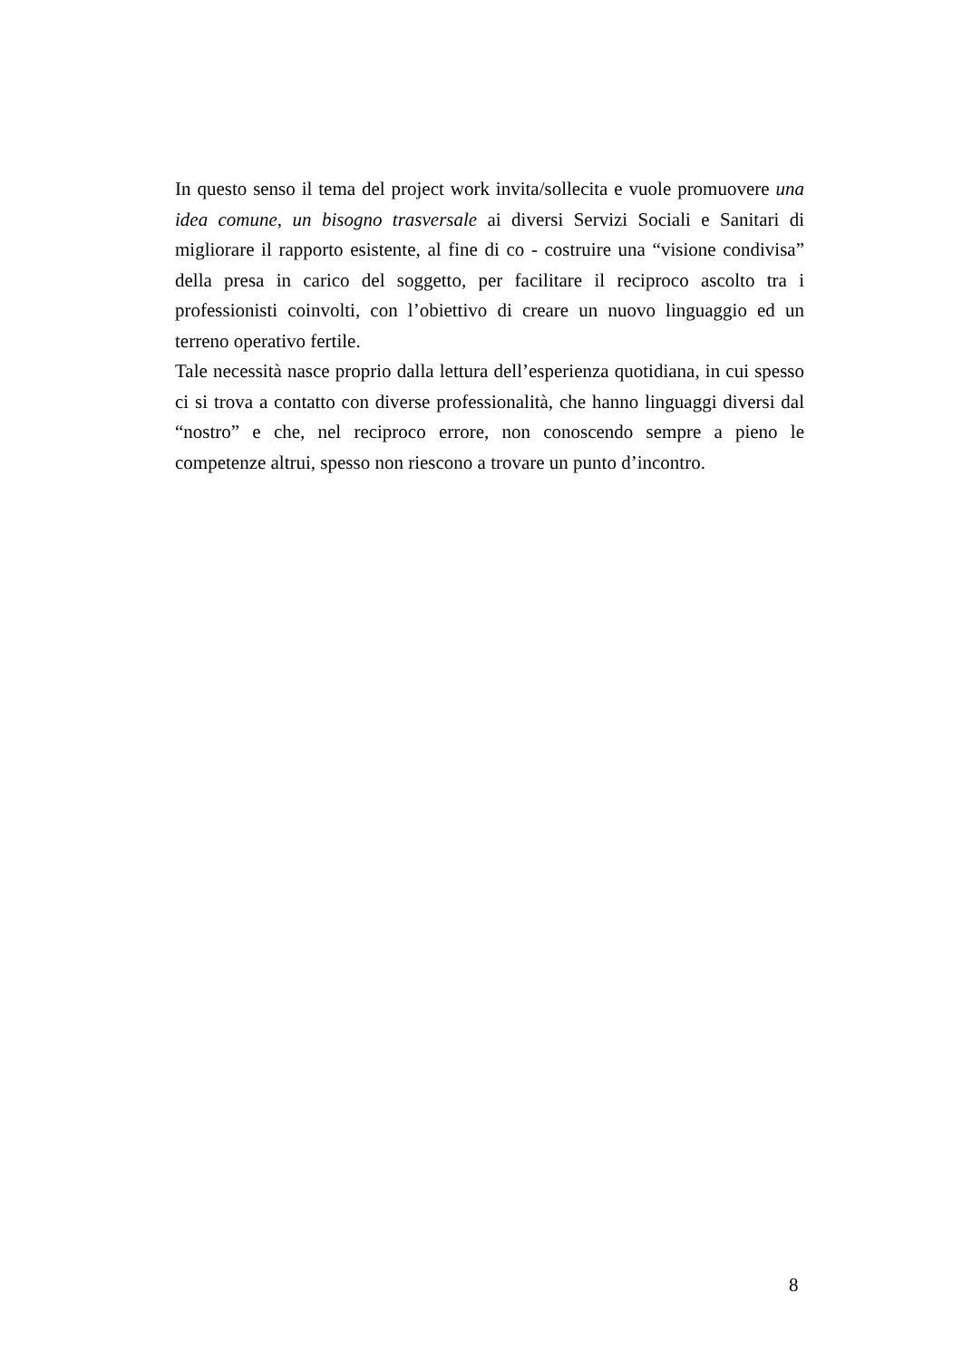In questo senso il tema del project work invita/sollecita e vuole promuovere una idea comune, un bisogno trasversale ai diversi Servizi Sociali e Sanitari di migliorare il rapporto esistente, al fine di co - costruire una “visione condivisa” della presa in carico del soggetto, per facilitare il reciproco ascolto tra i professionisti coinvolti, con l’obiettivo di creare un nuovo linguaggio ed un terreno operativo fertile.
Tale necessità nasce proprio dalla lettura dell’esperienza quotidiana, in cui spesso ci si trova a contatto con diverse professionalità, che hanno linguaggi diversi dal “nostro” e che, nel reciproco errore, non conoscendo sempre a pieno le competenze altrui, spesso non riescono a trovare un punto d’incontro.
8